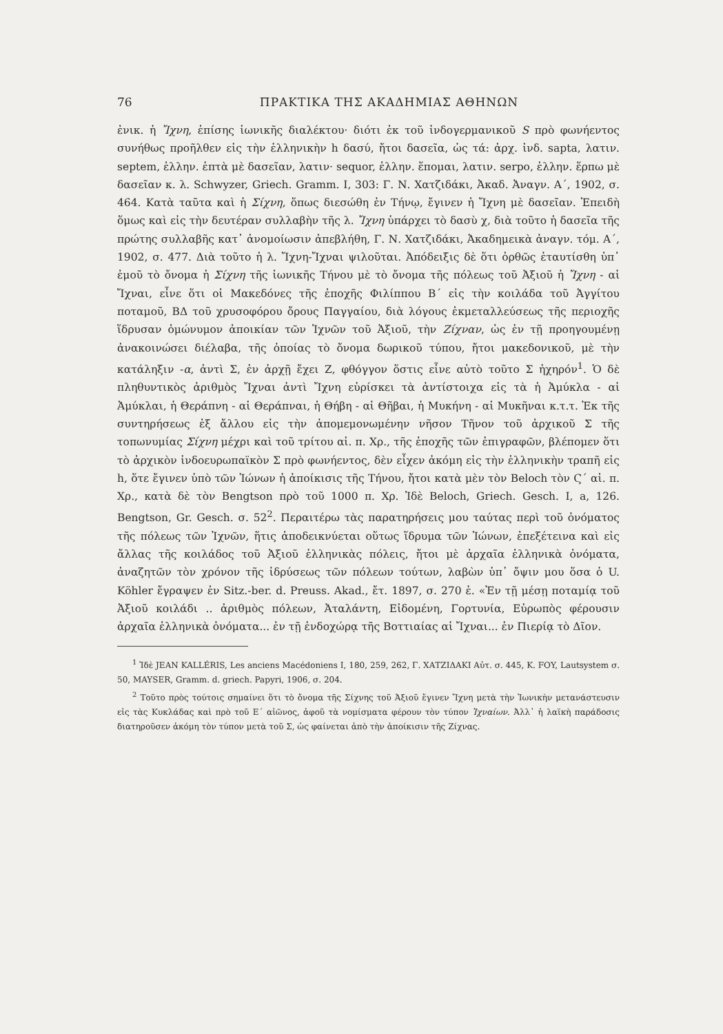76 ΠΡΑΚΤΙΚΑ ΤΗΣ ΑΚΑΔΗΜΙΑΣ ΑΘΗΝΩΝ
ἐνικ. ἡ Ἴχνη, ἐπίσης ἰωνικῆς διαλέκτου· διότι ἐκ τοῦ ἰνδογερμανικοῦ S πρὸ φωνήεντος συνήθως προῆλθεν εἰς τὴν ἑλληνικὴν h δασύ, ἤτοι δασεῖα, ὡς τά: ἀρχ. ἰνδ. sapta, λατιν. septem, ἑλλην. ἑπτὰ μὲ δασεῖαν, λατιν· sequor, ἑλλην. ἕπομαι, λατιν. serpo, ἑλλην. ἕρπω μὲ δασεῖαν κ. λ. Schwyzer, Griech. Gramm. I, 303: Γ. Ν. Χατζιδάκι, Ἀκαδ. Ἀναγν. Α΄, 1902, σ. 464. Κατὰ ταῦτα καὶ ἡ Σίχνη, ὅπως διεσώθη ἐν Τήνῳ, ἔγινεν ἡ Ἴχνη μὲ δασεῖαν. Ἐπειδὴ ὅμως καὶ εἰς τὴν δευτέραν συλλαβὴν τῆς λ. Ἴχνη ὑπάρχει τὸ δασὺ χ, διὰ τοῦτο ἡ δασεῖα τῆς πρώτης συλλαβῆς κατ᾽ ἀνομοίωσιν ἀπεβλήθη, Γ. Ν. Χατζιδάκι, Ἀκαδημεικὰ ἀναγν. τόμ. Α΄, 1902, σ. 477. Διὰ τοῦτο ἡ λ. Ἴχνη-Ἴχναι ψιλοῦται. Ἀπόδειξις δὲ ὅτι ὀρθῶς ἐταυτίσθη ὑπ᾽ ἐμοῦ τὸ ὄνομα ἡ Σίχνη τῆς ἰωνικῆς Τήνου μὲ τὸ ὄνομα τῆς πόλεως τοῦ Ἀξιοῦ ἡ Ἴχνη - αἱ Ἴχναι, εἶνε ὅτι οἱ Μακεδόνες τῆς ἐποχῆς Φιλίππου Β΄ εἰς τὴν κοιλάδα τοῦ Ἀγγίτου ποταμοῦ, ΒΔ τοῦ χρυσοφόρου ὄρους Παγγαίου, διὰ λόγους ἐκμεταλλεύσεως τῆς περιοχῆς ἵδρυσαν ὁμώνυμον ἀποικίαν τῶν Ἰχνῶν τοῦ Ἀξιοῦ, τὴν Ζίχναν, ὡς ἐν τῇ προηγουμένῃ ἀνακοινώσει διέλαβα, τῆς ὁποίας τὸ ὄνομα δωρικοῦ τύπου, ἤτοι μακεδονικοῦ, μὲ τὴν κατάληξιν -α, ἀντὶ Σ, ἐν ἀρχῇ ἔχει Ζ, φθόγγον ὅστις εἶνε αὐτὸ τοῦτο Σ ἠχηρόν<sup>1</sup>. Ὁ δὲ πληθυντικὸς ἀριθμὸς Ἴχναι ἀντὶ Ἴχνη εὑρίσκει τὰ ἀντίστοιχα εἰς τὰ ἡ Ἀμύκλα - αἱ Ἀμύκλαι, ἡ Θεράπνη - αἱ Θεράπναι, ἡ Θήβη - αἱ Θῆβαι, ἡ Μυκήνη - αἱ Μυκῆναι κ.τ.τ. Ἐκ τῆς συντηρήσεως ἐξ ἄλλου εἰς τὴν ἀπομεμονωμένην νῆσον Τῆνον τοῦ ἀρχικοῦ Σ τῆς τοπωνυμίας Σίχνη μέχρι καὶ τοῦ τρίτου αἰ. π. Χρ., τῆς ἐποχῆς τῶν ἐπιγραφῶν, βλέπομεν ὅτι τὸ ἀρχικὸν ἰνδοευρωπαϊκὸν Σ πρὸ φωνήεντος, δὲν εἶχεν ἀκόμη εἰς τὴν ἑλληνικὴν τραπῆ εἰς h, ὅτε ἔγινεν ὑπὸ τῶν Ἰώνων ἡ ἀποίκισις τῆς Τήνου, ἤτοι κατὰ μὲν τὸν Beloch τὸν Ϛ΄ αἰ. π. Χρ., κατὰ δὲ τὸν Bengtson πρὸ τοῦ 1000 π. Χρ. Ἰδὲ Beloch, Griech. Gesch. I, a, 126. Bengtson, Gr. Gesch. σ. 52<sup>2</sup>. Περαιτέρω τὰς παρατηρήσεις μου ταύτας περὶ τοῦ ὀνόματος τῆς πόλεως τῶν Ἰχνῶν, ἥτις ἀποδεικνύεται οὕτως ἵδρυμα τῶν Ἰώνων, ἐπεξέτεινα καὶ εἰς ἄλλας τῆς κοιλάδος τοῦ Ἀξιοῦ ἑλληνικὰς πόλεις, ἤτοι μὲ ἀρχαῖα ἑλληνικὰ ὀνόματα, ἀναζητῶν τὸν χρόνον τῆς ἱδρύσεως τῶν πόλεων τούτων, λαβὼν ὑπ᾽ ὄψιν μου ὅσα ὁ U. Köhler ἔγραψεν ἐν Sitz.-ber. d. Preuss. Akad., ἔτ. 1897, σ. 270 ἑ. «Ἐν τῇ μέσῃ ποταμίᾳ τοῦ Ἀξιοῦ κοιλάδι .. ἀριθμὸς πόλεων, Ἀταλάντη, Εἰδομένη, Γορτυνία, Εὐρωπὸς φέρουσιν ἀρχαῖα ἑλληνικὰ ὀνόματα... ἐν τῇ ἐνδοχώρᾳ τῆς Βοττιαίας αἱ Ἴχναι... ἐν Πιερίᾳ τὸ Δῖον.
<sup>1</sup> Ἰδὲ JEAN KALLÉRIS, Les anciens Macédoniens I, 180, 259, 262, Γ. ΧΑΤΖΙΔΑΚΙ Αὐτ. σ. 445, Κ. FOY, Lautsystem σ. 50, MAYSER, Gramm. d. griech. Papyri, 1906, σ. 204.
<sup>2</sup> Τοῦτο πρὸς τούτοις σημαίνει ὅτι τὸ ὄνομα τῆς Σίχνης τοῦ Ἀξιοῦ ἔγινεν Ἴχνη μετὰ τὴν Ἰωνικὴν μετανάστευσιν εἰς τὰς Κυκλάδας καὶ πρὸ τοῦ Ε΄ αἰῶνος, ἀφοῦ τὰ νομίσματα φέρουν τὸν τύπον Ἰχναίων. Ἀλλ᾽ ἡ λαϊκὴ παράδοσις διατηροῦσεν ἀκόμη τὸν τύπον μετὰ τοῦ Σ, ὡς φαίνεται ἀπὸ τὴν ἀποίκισιν τῆς Ζίχνας.